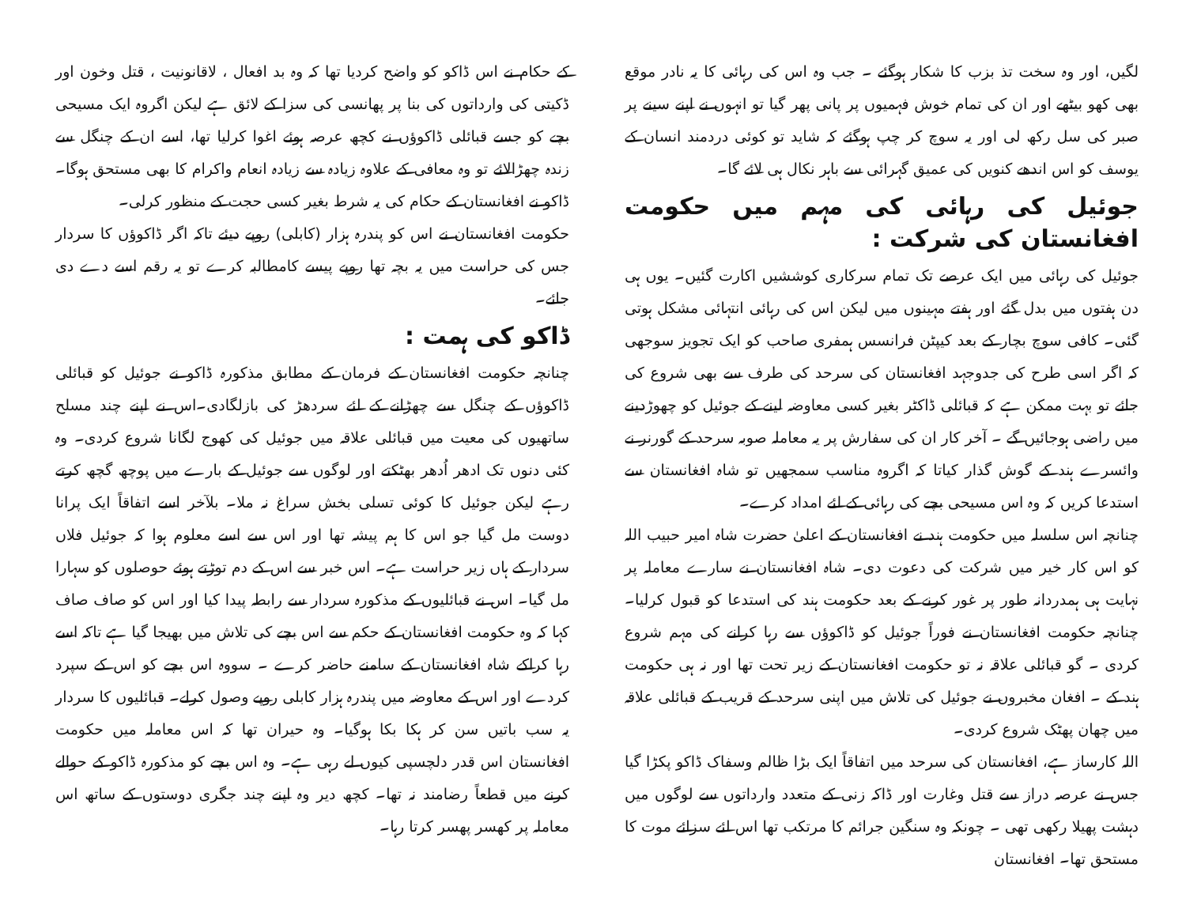لگیں، اور وہ سخت تذ بزب کا شکار ہوگئے ۔ جب وہ اس کی رہائی کا یہ نادر موقع بھی کھو بیٹھے اور ان کی تمام خوش فہمیوں پر پانی پھر گیا تو انہوں نے اپنے سینے پر صبر کی سل رکھ لی اور یہ سوچ کر چپ ہوگئے کہ شاید تو کوئی دردمند انسان کے یوسف کو اس اندھے کنویں کی عمیق گہرائی سے باہر نکال ہی لائے گا۔
جوئیل کی رہائی کی مہم میں حکومت افغانستان کی شرکت :
جوئیل کی رہائی میں ایک عرصے تک تمام سرکاری کوششیں اکارت گئیں۔ یوں ہی دن ہفتوں میں بدل گئے اور ہفتے مہینوں میں لیکن اس کی رہائی انتہائی مشکل ہوتی گئی۔ کافی سوچ بچار کے بعد کیپٹن فرانسس ہمفری صاحب کو ایک تجویز سوجھی کہ اگر اسی طرح کی جدوجہد افغانستان کی سرحد کی طرف سے بھی شروع کی جائے تو بہت ممکن ہے کہ قبائلی ڈاکٹر بغیر کسی معاوضہ لینے کے جوئیل کو چھوڑدینے میں راضی ہوجائیں گے ۔ آخر کار ان کی سفارش پر یہ معاملہ صوبہ سرحد کے گورنر نے وائسرے ہند کے گوش گذار کیاتا کہ اگروہ مناسب سمجھیں تو شاہ افغانستان سے استدعا کریں کہ وہ اس مسیحی بچے کی رہائی کے لئے امداد کرے۔
چنانچہ اس سلسلہ میں حکومت ہند نے افغانستان کے اعلیٰ حضرت شاہ امیر حبیب اللہ کو اس کار خیر میں شرکت کی دعوت دی۔ شاہ افغانستان نے سارے معاملہ پر نہایت ہی ہمدردانہ طور پر غور کرنے کے بعد حکومت ہند کی استدعا کو قبول کرلیا۔ چنانچہ حکومت افغانستان نے فوراً جوئیل کو ڈاکوؤں سے رہا کرانے کی مہم شروع کردی ۔ گو قبائلی علاقہ نہ تو حکومت افغانستان کے زیر تحت تھا اور نہ ہی حکومت ہند کے ۔ افغان مخبروں نے جوئیل کی تلاش میں اپنی سرحد کے قریب کے قبائلی علاقہ میں چھان پھٹک شروع کردی۔
اللہ کارساز ہے، افغانستان کی سرحد میں اتفاقاً ایک بڑا ظالم وسفاک ڈاکو پکڑا گیا جس نے عرصہ دراز سے قتل وغارت اور ڈاکہ زنی کے متعدد وارداتوں سے لوگوں میں دہشت پھیلا رکھی تھی ۔ چونکہ وہ سنگین جرائم کا مرتکب تھا اس لئے سزائے موت کا مستحق تھا۔ افغانستان
کے حکام نے اس ڈاکو کو واضح کردیا تھا کہ وہ بد افعال ، لاقانونیت ، قتل وخون اور ڈکیتی کی وارداتوں کی بنا پر پھانسی کی سزا کے لائق ہے لیکن اگروہ ایک مسیحی بچے کو جسے قبائلی ڈاکوؤں نے کچھ عرصہ ہوئے اغوا کرلیا تھا، اسے ان کے چنگل سے زندہ چھڑالائے تو وہ معافی کے علاوہ زیادہ سے زیادہ انعام واکرام کا بھی مستحق ہوگا۔ ڈاکو نے افغانستان کے حکام کی یہ شرط بغیر کسی حجت کے منظور کرلی۔
حکومت افغانستان نے اس کو پندرہ ہزار (کابلی) روپے دیئے تاکہ اگر ڈاکوؤں کا سردار جس کی حراست میں یہ بچہ تھا روپے پیسے کامطالبہ کرے تو یہ رقم اسے دے دی جائے۔
ڈاکو کی ہمت :
چنانچہ حکومت افغانستان کے فرمان کے مطابق مذکورہ ڈاکو نے جوئیل کو قبائلی ڈاکوؤں کے چنگل سے چھڑانے کے لئے سردھڑ کی بازلگادی۔اس نے اپنے چند مسلح ساتھیوں کی معیت میں قبائلی علاقہ میں جوئیل کی کھوج لگانا شروع کردی۔ وہ کئی دنوں تک ادھر اُدھر بھٹکتے اور لوگوں سے جوئیل کے بارے میں پوچھ گچھ کرتے رہے لیکن جوئیل کا کوئی تسلی بخش سراغ نہ ملا۔ بلآخر اسے اتفاقاً ایک پرانا دوست مل گیا جو اس کا ہم پیشہ تھا اور اس سے اسے معلوم ہوا کہ جوئیل فلاں سردار کے ہاں زیر حراست ہے۔ اس خبر سے اس کے دم توڑتے ہوئے حوصلوں کو سہارا مل گیا۔ اس نے قبائلیوں کے مذکورہ سردار سے رابطہ پیدا کیا اور اس کو صاف صاف کہا کہ وہ حکومت افغانستان کے حکم سے اس بچے کی تلاش میں بھیجا گیا ہے تاکہ اسے رہا کراکے شاہ افغانستان کے سامنے حاضر کرے ۔ سووہ اس بچے کو اس کے سپرد کردے اور اس کے معاوضہ میں پندرہ ہزار کابلی روپے وصول کرلے۔ قبائلیوں کا سردار یہ سب باتیں سن کر ہکا بکا ہوگیا۔ وہ حیران تھا کہ اس معاملہ میں حکومت افغانستان اس قدر دلچسپی کیوں لے رہی ہے۔ وہ اس بچے کو مذکورہ ڈاکو کے حوالے کرنے میں قطعاً رضامند نہ تھا۔ کچھ دیر وہ اپنے چند جگری دوستوں کے ساتھ اس معاملہ پر کھسر پھسر کرتا رہا۔